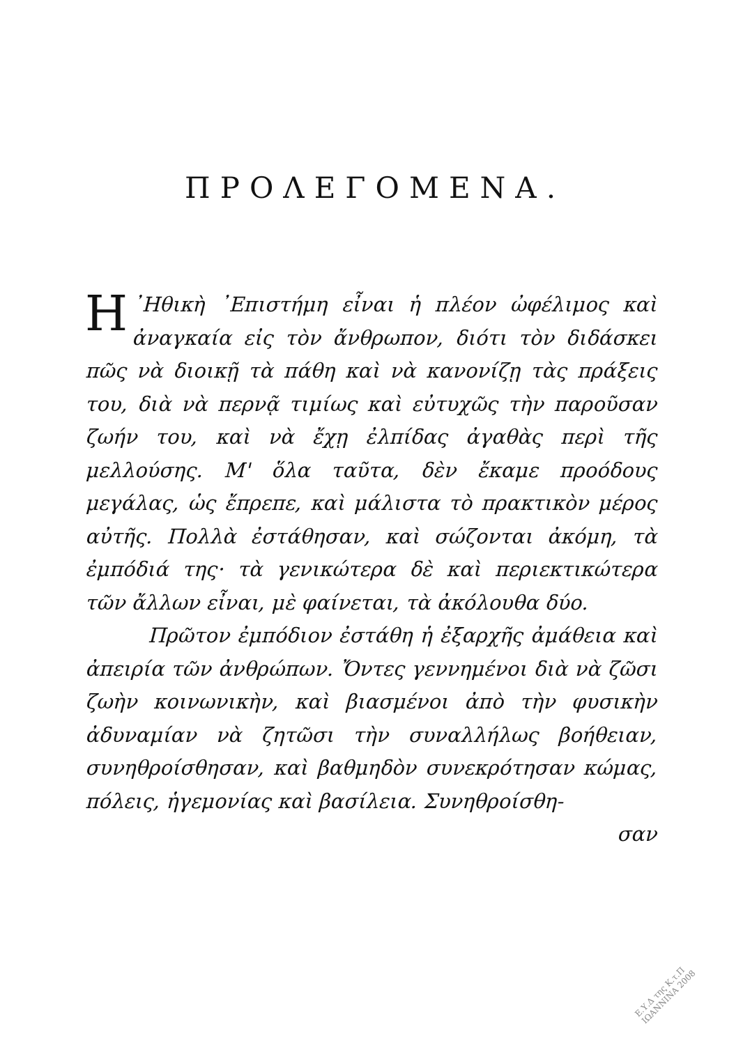ΠΡΟΛΕΓΟΜΕΝΑ.
Η ᾿Ηθικὴ ᾿Επιστήμη εἶναι ἡ πλέον ὠφέλιμος καὶ ἀναγκαία εἰς τὸν ἄνθρωπον, διότι τὸν διδάσκει πῶς νὰ διοικῇ τὰ πάθη καὶ νὰ κανονίζῃ τὰς πράξεις του, διὰ νὰ περνᾷ τιμίως καὶ εὐτυχῶς τὴν παροῦσαν ζωήν του, καὶ νὰ ἔχῃ ἐλπίδας ἀγαθὰς περὶ τῆς μελλούσης. Μ' ὅλα ταῦτα, δὲν ἔκαμε προόδους μεγάλας, ὡς ἔπρεπε, καὶ μάλιστα τὸ πρακτικὸν μέρος αὐτῆς. Πολλὰ ἐστάθησαν, καὶ σώζονται ἀκόμη, τὰ ἐμπόδιά της· τὰ γενικώτερα δὲ καὶ περιεκτικώτερα τῶν ἄλλων εἶναι, μὲ φαίνεται, τὰ ἀκόλουθα δύο.
Πρῶτον ἐμπόδιον ἐστάθη ἡ ἐξαρχῆς ἀμάθεια καὶ ἀπειρία τῶν ἀνθρώπων. Ὄντες γεννημένοι διὰ νὰ ζῶσι ζωὴν κοινωνικὴν, καὶ βιασμένοι ἀπὸ τὴν φυσικὴν ἀδυναμίαν νὰ ζητῶσι τὴν συναλλήλως βοήθειαν, συνηθροίσθησαν, καὶ βαθμηδὸν συνεκρότησαν κώμας, πόλεις, ἡγεμονίας καὶ βασίλεια. Συνηθροίσθη-
σαν
Ε.Υ.Δ της Κ.τ.Π
ΙΩΑΝΝΙΝΑ 2008